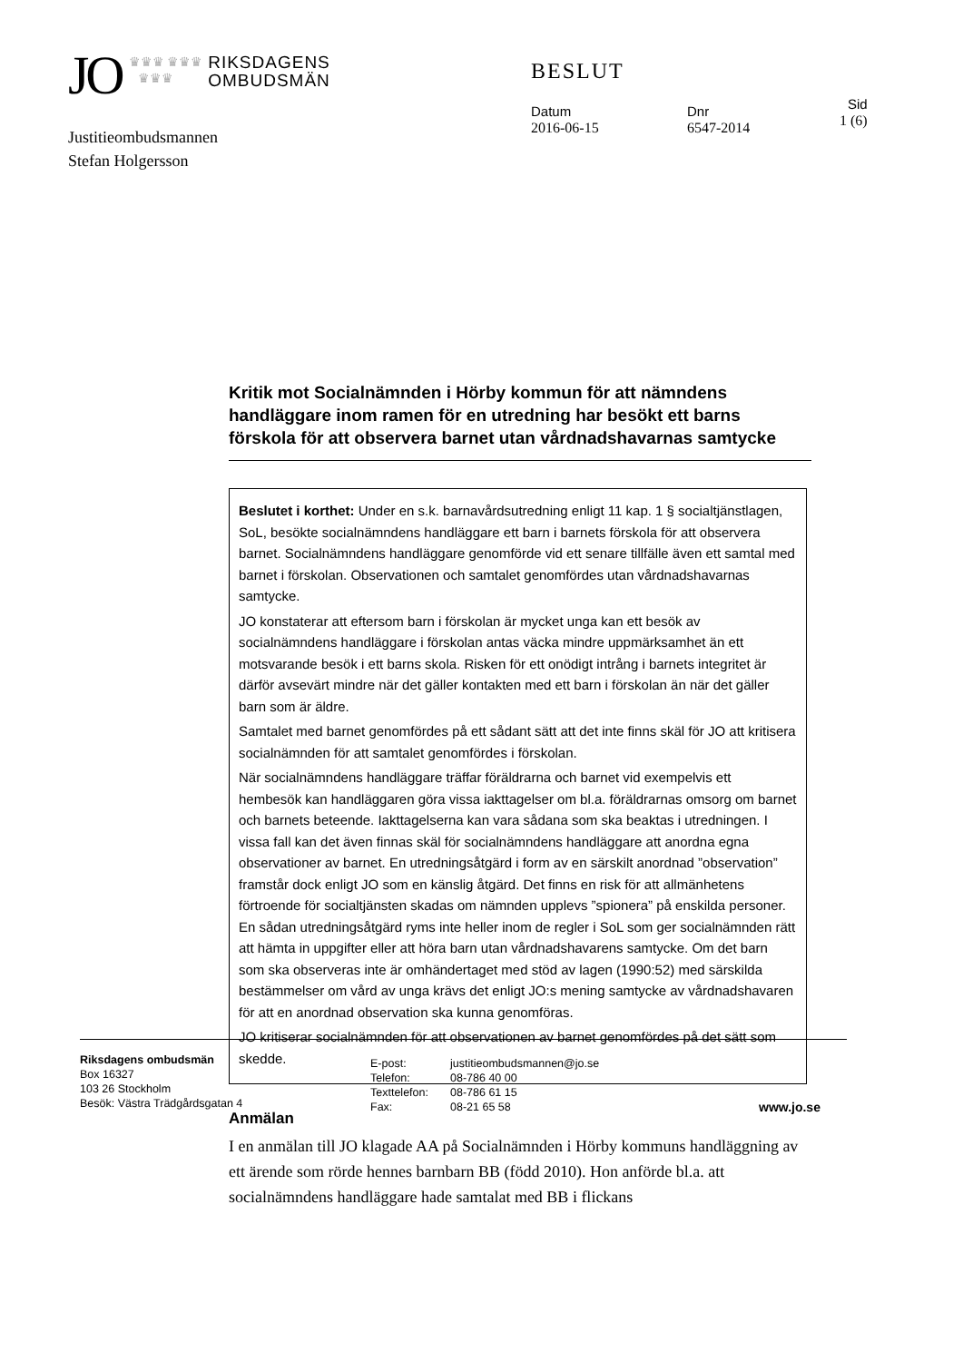JO ♛♛♛ ♛♛♛
♛♛♛ RIKSDAGENS
OMBUDSMÄN
BESLUT
Datum
2016-06-15
Dnr
6547-2014
Sid
1 (6)
Justitieombudsmannen
Stefan Holgersson
Kritik mot Socialnämnden i Hörby kommun för att nämndens handläggare inom ramen för en utredning har besökt ett barns förskola för att observera barnet utan vårdnadshavarnas samtycke
Beslutet i korthet: Under en s.k. barnavårdsutredning enligt 11 kap. 1 § socialtjänstlagen, SoL, besökte socialnämndens handläggare ett barn i barnets förskola för att observera barnet. Socialnämndens handläggare genomförde vid ett senare tillfälle även ett samtal med barnet i förskolan. Observationen och samtalet genomfördes utan vårdnadshavarnas samtycke.
JO konstaterar att eftersom barn i förskolan är mycket unga kan ett besök av socialnämndens handläggare i förskolan antas väcka mindre uppmärksamhet än ett motsvarande besök i ett barns skola. Risken för ett onödigt intrång i barnets integritet är därför avsevärt mindre när det gäller kontakten med ett barn i förskolan än när det gäller barn som är äldre.
Samtalet med barnet genomfördes på ett sådant sätt att det inte finns skäl för JO att kritisera socialnämnden för att samtalet genomfördes i förskolan.
När socialnämndens handläggare träffar föräldrarna och barnet vid exempelvis ett hembesök kan handläggaren göra vissa iakttagelser om bl.a. föräldrarnas omsorg om barnet och barnets beteende. Iakttagelserna kan vara sådana som ska beaktas i utredningen. I vissa fall kan det även finnas skäl för socialnämndens handläggare att anordna egna observationer av barnet. En utredningsåtgärd i form av en särskilt anordnad ”observation” framstår dock enligt JO som en känslig åtgärd. Det finns en risk för att allmänhetens förtroende för socialtjänsten skadas om nämnden upplevs ”spionera” på enskilda personer. En sådan utredningsåtgärd ryms inte heller inom de regler i SoL som ger socialnämnden rätt att hämta in uppgifter eller att höra barn utan vårdnadshavarens samtycke. Om det barn som ska observeras inte är omhändertaget med stöd av lagen (1990:52) med särskilda bestämmelser om vård av unga krävs det enligt JO:s mening samtycke av vårdnadshavaren för att en anordnad observation ska kunna genomföras.
JO kritiserar socialnämnden för att observationen av barnet genomfördes på det sätt som skedde.
Anmälan
I en anmälan till JO klagade AA på Socialnämnden i Hörby kommuns handläggning av ett ärende som rörde hennes barnbarn BB (född 2010). Hon anförde bl.a. att socialnämndens handläggare hade samtalat med BB i flickans
Riksdagens ombudsmän
Box 16327
103 26 Stockholm
Besök: Västra Trädgårdsgatan 4
E-post:
Telefon:
Texttelefon:
Fax:
justitieombudsmannen@jo.se
08-786 40 00
08-786 61 15
08-21 65 58
www.jo.se